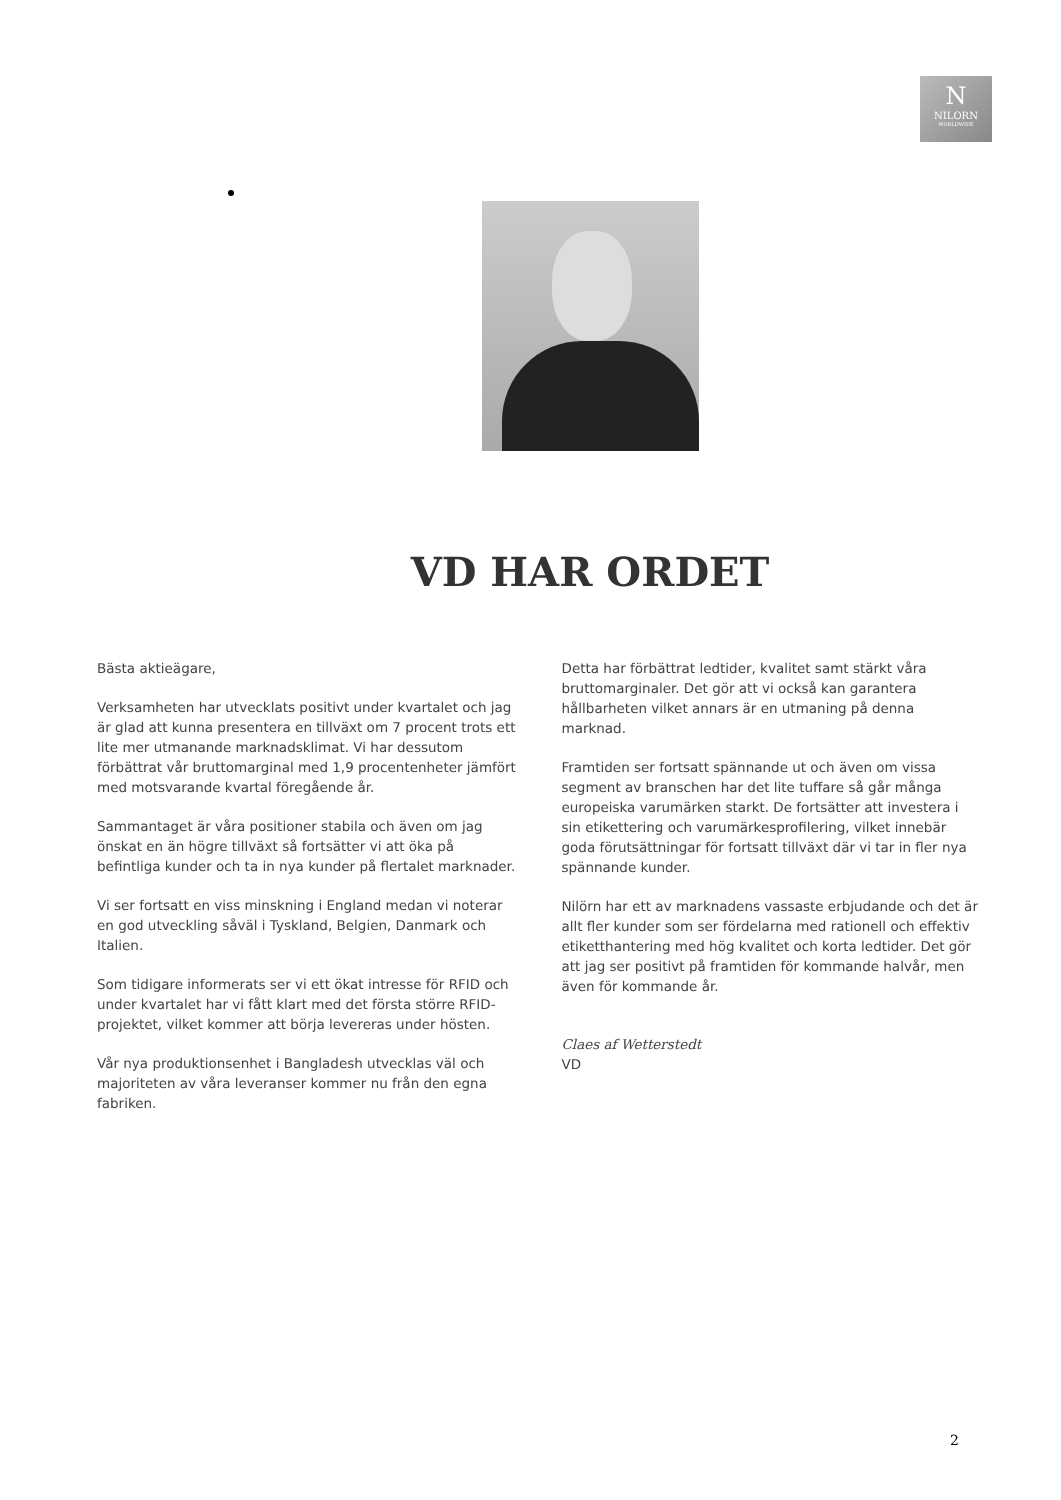N
NILORN
WORLDWIDE
VD HAR ORDET
Bästa aktieägare,
Verksamheten har utvecklats positivt under kvartalet och jag är glad att kunna presentera en tillväxt om 7 procent trots ett lite mer utmanande marknadsklimat. Vi har dessutom förbättrat vår bruttomarginal med 1,9 procentenheter jämfört med motsvarande kvartal föregående år.
Sammantaget är våra positioner stabila och även om jag önskat en än högre tillväxt så fortsätter vi att öka på befintliga kunder och ta in nya kunder på flertalet marknader.
Vi ser fortsatt en viss minskning i England medan vi noterar en god utveckling såväl i Tyskland, Belgien, Danmark och Italien.
Som tidigare informerats ser vi ett ökat intresse för RFID och under kvartalet har vi fått klart med det första större RFID-projektet, vilket kommer att börja levereras under hösten.
Vår nya produktionsenhet i Bangladesh utvecklas väl och majoriteten av våra leveranser kommer nu från den egna fabriken.
Detta har förbättrat ledtider, kvalitet samt stärkt våra bruttomarginaler. Det gör att vi också kan garantera hållbarheten vilket annars är en utmaning på denna marknad.
Framtiden ser fortsatt spännande ut och även om vissa segment av branschen har det lite tuffare så går många europeiska varumärken starkt. De fortsätter att investera i sin etikettering och varumärkesprofilering, vilket innebär goda förutsättningar för fortsatt tillväxt där vi tar in fler nya spännande kunder.
Nilörn har ett av marknadens vassaste erbjudande och det är allt fler kunder som ser fördelarna med rationell och effektiv etiketthantering med hög kvalitet och korta ledtider. Det gör att jag ser positivt på framtiden för kommande halvår, men även för kommande år.
Claes af Wetterstedt
VD
2